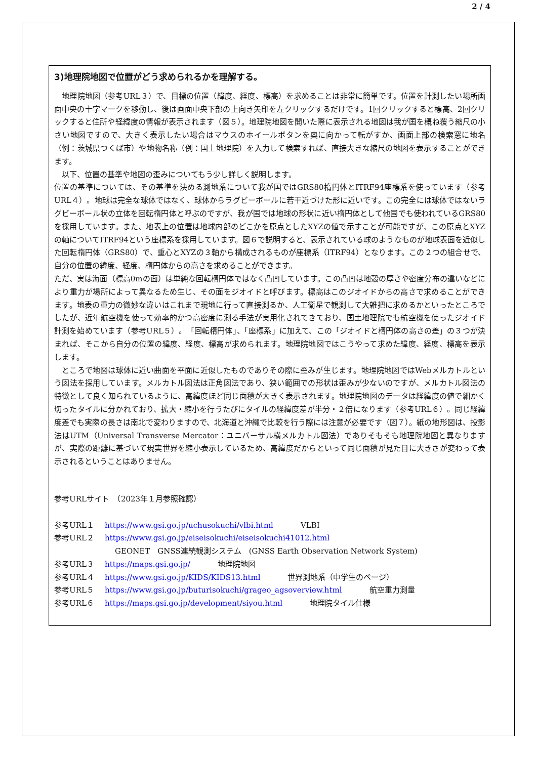2 / 4
3)地理院地図で位置がどう求められるかを理解する。
　地理院地図（参考URL３）で、目標の位置（緯度、経度、標高）を求めることは非常に簡単です。位置を計測したい場所画面中央の十字マークを移動し、後は画面中央下部の上向き矢印を左クリックするだけです。1回クリックすると標高、2回クリックすると住所や経緯度の情報が表示されます（図５）。地理院地図を開いた際に表示される地図は我が国を概ね覆う縮尺の小さい地図ですので、大きく表示したい場合はマウスのホイールボタンを奥に向かって転がすか、画面上部の検索窓に地名（例：茨城県つくば市）や地物名称（例：国土地理院）を入力して検索すれば、直接大きな縮尺の地図を表示することができます。
　以下、位置の基準や地図の歪みについてもう少し詳しく説明します。
位置の基準については、その基準を決める測地系について我が国ではGRS80楕円体とITRF94座標系を使っています（参考URL４）。地球は完全な球体ではなく、球体からラグビーボールに若干近づけた形に近いです。この完全には球体ではないラグビーボール状の立体を回転楕円体と呼ぶのですが、我が国では地球の形状に近い楕円体として他国でも使われているGRS80を採用しています。また、地表上の位置は地球内部のどこかを原点としたXYZの値で示すことが可能ですが、この原点とXYZの軸についてITRF94という座標系を採用しています。図６で説明すると、表示されている球のようなものが地球表面を近似した回転楕円体（GRS80）で、重心とXYZの３軸から構成されるものが座標系（ITRF94）となります。この２つの組合せで、自分の位置の緯度、経度、楕円体からの高さを求めることができます。
ただ、実は海面（標高0mの面）は単純な回転楕円体ではなく凸凹しています。この凸凹は地殻の厚さや密度分布の違いなどにより重力が場所によって異なるため生じ、その面をジオイドと呼びます。標高はこのジオイドからの高さで求めることができます。地表の重力の微妙な違いはこれまで現地に行って直接測るか、人工衛星で観測して大雑把に求めるかといったところでしたが、近年航空機を使って効率的かつ高密度に測る手法が実用化されてきており、国土地理院でも航空機を使ったジオイド計測を始めています（参考URL５）。「回転楕円体」、「座標系」に加えて、この「ジオイドと楕円体の高さの差」の３つが決まれば、そこから自分の位置の緯度、経度、標高が求められます。地理院地図ではこうやって求めた緯度、経度、標高を表示します。
　ところで地図は球体に近い曲面を平面に近似したものでありその際に歪みが生じます。地理院地図ではWebメルカトルという図法を採用しています。メルカトル図法は正角図法であり、狭い範囲での形状は歪みが少ないのですが、メルカトル図法の特徴として良く知られているように、高緯度ほど同じ面積が大きく表示されます。地理院地図のデータは経緯度の値で細かく切ったタイルに分かれており、拡大・縮小を行うたびにタイルの経緯度差が半分・２倍になります（参考URL６）。同じ経緯度差でも実際の長さは南北で変わりますので、北海道と沖縄で比較を行う際には注意が必要です（図７）。紙の地形図は、投影法はUTM（Universal Transverse Mercator：ユニバーサル横メルカトル図法）でありそもそも地理院地図と異なりますが、実際の距離に基づいて現実世界を縮小表示しているため、高緯度だからといって同じ面積が見た目に大きさが変わって表示されるということはありません。
参考URLサイト　（2023年１月参照確認）
参考URL１ https://www.gsi.go.jp/uchusokuchi/vlbi.html VLBI
参考URL２ https://www.gsi.go.jp/eiseisokuchi/eiseisokuchi41012.html
GEONET　GNSS連続観測システム　(GNSS Earth Observation Network System)
参考URL３ https://maps.gsi.go.jp/ 地理院地図
参考URL４ https://www.gsi.go.jp/KIDS/KIDS13.html 世界測地系（中学生のページ）
参考URL５ https://www.gsi.go.jp/buturisokuchi/grageo_agsoverview.html 航空重力測量
参考URL６ https://maps.gsi.go.jp/development/siyou.html 地理院タイル仕様